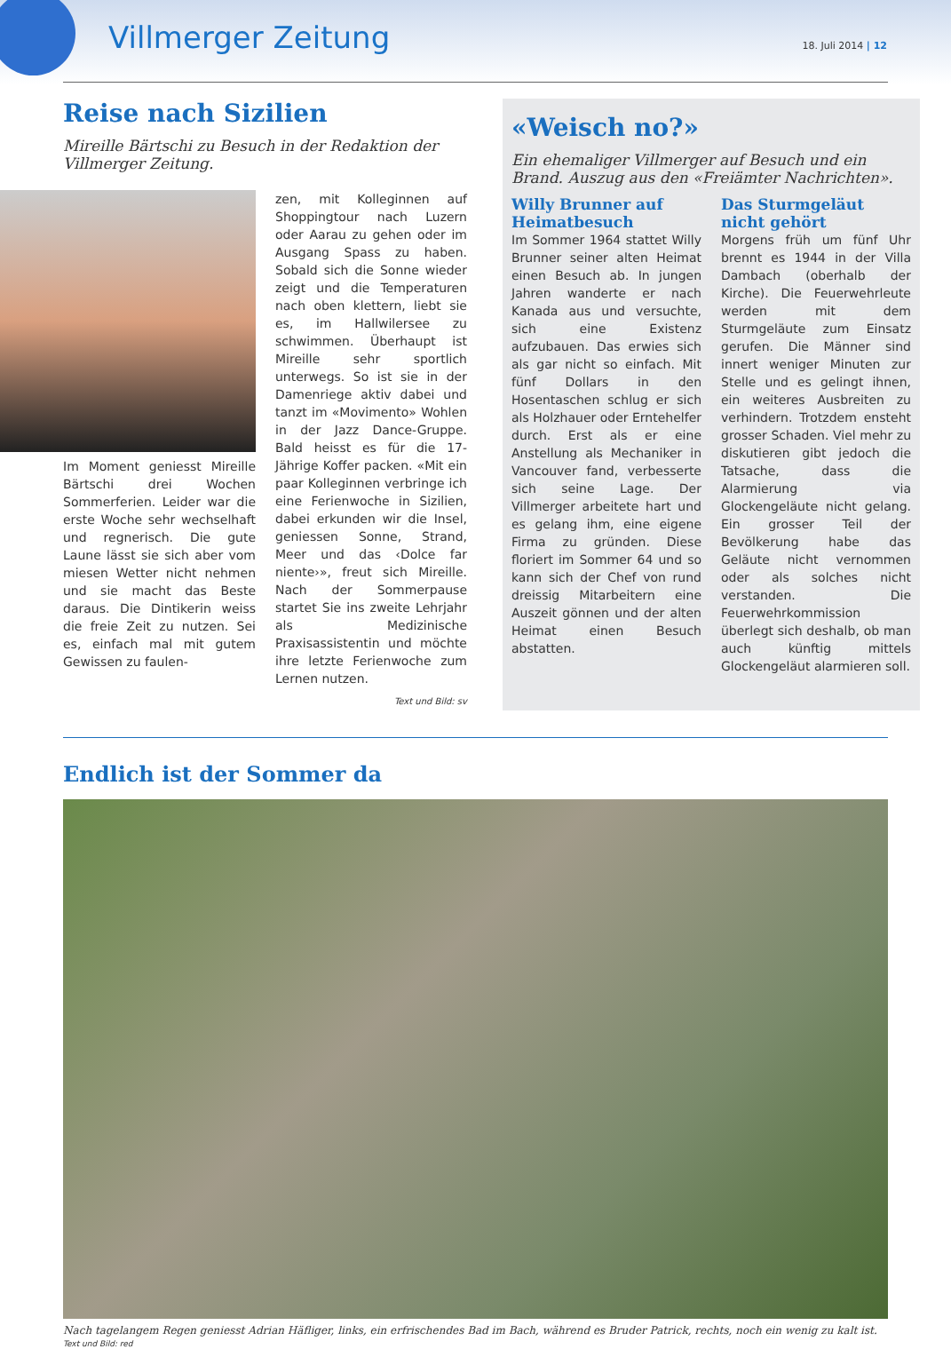Villmerger Zeitung 18. Juli 2014 | 12
Reise nach Sizilien
Mireille Bärtschi zu Besuch in der Redaktion der Villmerger Zeitung.
Im Moment geniesst Mireille Bärtschi drei Wochen Sommerferien. Leider war die erste Woche sehr wechselhaft und regnerisch. Die gute Laune lässt sie sich aber vom miesen Wetter nicht nehmen und sie macht das Beste daraus. Die Dintikerin weiss die freie Zeit zu nutzen. Sei es, einfach mal mit gutem Gewissen zu faulen-
zen, mit Kolleginnen auf Shoppingtour nach Luzern oder Aarau zu gehen oder im Ausgang Spass zu haben. Sobald sich die Sonne wieder zeigt und die Temperaturen nach oben klettern, liebt sie es, im Hallwilersee zu schwimmen. Überhaupt ist Mireille sehr sportlich unterwegs. So ist sie in der Damenriege aktiv dabei und tanzt im «Movimento» Wohlen in der Jazz Dance-Gruppe. Bald heisst es für die 17-Jährige Koffer packen. «Mit ein paar Kolleginnen verbringe ich eine Ferienwoche in Sizilien, dabei erkunden wir die Insel, geniessen Sonne, Strand, Meer und das ‹Dolce far niente›», freut sich Mireille. Nach der Sommerpause startet Sie ins zweite Lehrjahr als Medizinische Praxisassistentin und möchte ihre letzte Ferienwoche zum Lernen nutzen.
Text und Bild: sv
«Weisch no?»
Ein ehemaliger Villmerger auf Besuch und ein Brand. Auszug aus den «Freiämter Nachrichten».
Willy Brunner auf Heimatbesuch
Im Sommer 1964 stattet Willy Brunner seiner alten Heimat einen Besuch ab. In jungen Jahren wanderte er nach Kanada aus und versuchte, sich eine Existenz aufzubauen. Das erwies sich als gar nicht so einfach. Mit fünf Dollars in den Hosentaschen schlug er sich als Holzhauer oder Erntehelfer durch. Erst als er eine Anstellung als Mechaniker in Vancouver fand, verbesserte sich seine Lage. Der Villmerger arbeitete hart und es gelang ihm, eine eigene Firma zu gründen. Diese floriert im Sommer 64 und so kann sich der Chef von rund dreissig Mitarbeitern eine Auszeit gönnen und der alten Heimat einen Besuch abstatten.
Das Sturmgeläut nicht gehört
Morgens früh um fünf Uhr brennt es 1944 in der Villa Dambach (oberhalb der Kirche). Die Feuerwehrleute werden mit dem Sturmgeläute zum Einsatz gerufen. Die Männer sind innert weniger Minuten zur Stelle und es gelingt ihnen, ein weiteres Ausbreiten zu verhindern. Trotzdem ensteht grosser Schaden. Viel mehr zu diskutieren gibt jedoch die Tatsache, dass die Alarmierung via Glockengeläute nicht gelang. Ein grosser Teil der Bevölkerung habe das Geläute nicht vernommen oder als solches nicht verstanden. Die Feuerwehrkommission überlegt sich deshalb, ob man auch künftig mittels Glockengeläut alarmieren soll.
Endlich ist der Sommer da
Nach tagelangem Regen geniesst Adrian Häfliger, links, ein erfrischendes Bad im Bach, während es Bruder Patrick, rechts, noch ein wenig zu kalt ist. Text und Bild: red